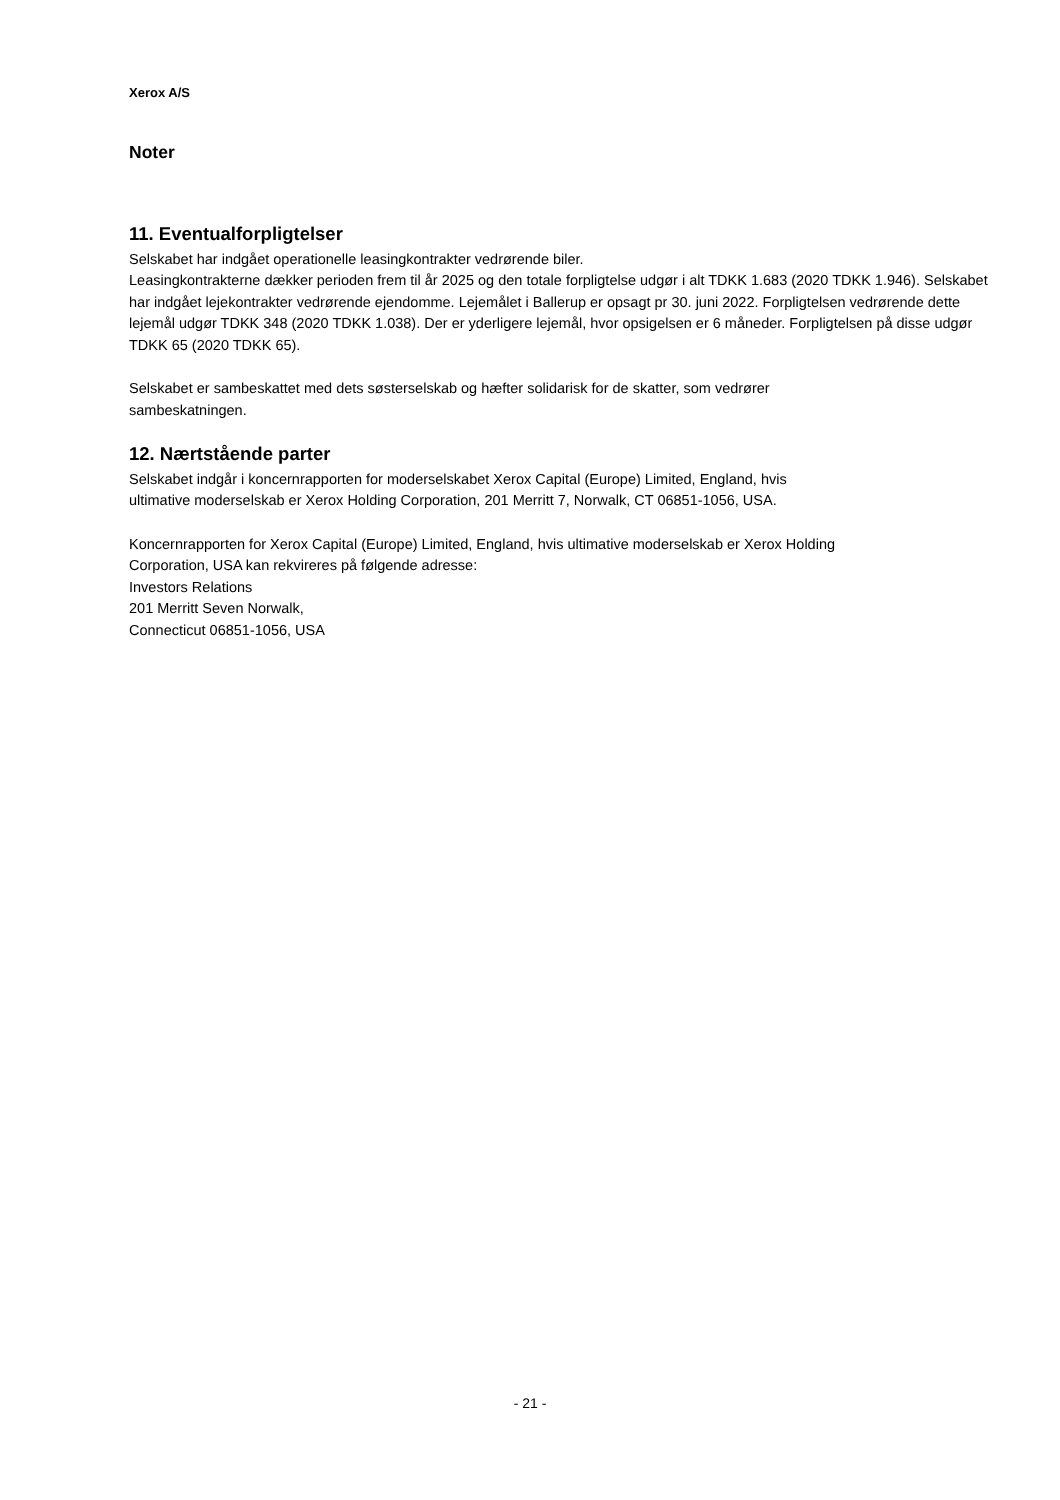Xerox A/S
Noter
11. Eventualforpligtelser
Selskabet har indgået operationelle leasingkontrakter vedrørende biler.
Leasingkontrakterne dækker perioden frem til år 2025 og den totale forpligtelse udgør i alt TDKK 1.683 (2020 TDKK 1.946). Selskabet har indgået lejekontrakter vedrørende ejendomme. Lejemålet i Ballerup er opsagt pr 30. juni 2022. Forpligtelsen vedrørende dette lejemål udgør TDKK 348 (2020 TDKK 1.038). Der er yderligere lejemål, hvor opsigelsen er 6 måneder. Forpligtelsen på disse udgør TDKK 65 (2020 TDKK 65).
Selskabet er sambeskattet med dets søsterselskab og hæfter solidarisk for de skatter, som vedrører
sambeskatningen.
12. Nærtstående parter
Selskabet indgår i koncernrapporten for moderselskabet Xerox Capital (Europe) Limited, England, hvis
ultimative moderselskab er Xerox Holding Corporation, 201 Merritt 7, Norwalk, CT 06851-1056, USA.
Koncernrapporten for Xerox Capital (Europe) Limited, England, hvis ultimative moderselskab er Xerox Holding
Corporation, USA kan rekvireres på følgende adresse:
Investors Relations
201 Merritt Seven Norwalk,
Connecticut 06851-1056, USA
- 21 -